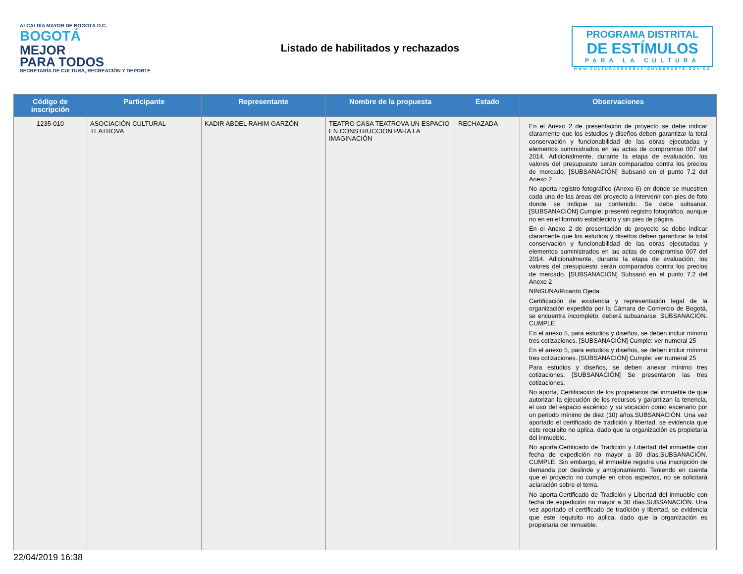ALCALDÍA MAYOR DE BOGOTÁ D.C.
BOGOTÁ
MEJOR
PARA TODOS
SECRETARÍA DE CULTURA, RECREACIÓN Y DEPORTE
Listado de habilitados y rechazados
PROGRAMA DISTRITAL
DE ESTÍMULOS
PARA LA CULTURA
WWW.CULTURARECREACIONYDEPORTE.GOV.CO
| Código de inscripción | Participante | Representante | Nombre de la propuesta | Estado | Observaciones |
| --- | --- | --- | --- | --- | --- |
| 1235-010 | ASOCIACIÓN CULTURAL TEATROVA | KADIR ABDEL RAHIM GARZÓN | TEATRO CASA TEATROVA UN ESPACIO EN CONSTRUCCIÓN PARA LA IMAGINACIÓN | RECHAZADA | En el Anexo 2 de presentación de proyecto se debe indicar claramente que los estudios y diseños deben garantizar la total conservación y funcionabilidad de las obras ejecutadas y elementos suministrados en las actas de compromiso 007 del 2014. Adicionalmente, durante la etapa de evaluación, los valores del presupuesto serán comparados contra los precios de mercado. [SUBSANACIÓN] Subsanó en el punto 7.2 del Anexo 2 No aporta registro fotográfico (Anexo 6) en donde se muestren cada una de las áreas del proyecto a intervenir con pies de foto donde se indique su contenido. Se debe subsanar. [SUBSANACIÓN] Cumple: presentó registro fotográfico, aunque no en en el formato establecido y sin pies de página. En el Anexo 2 de presentación de proyecto se debe indicar claramente que los estudios y diseños deben garantizar la total conservación y funcionabilidad de las obras ejecutadas y elementos suministrados en las actas de compromiso 007 del 2014. Adicionalmente, durante la etapa de evaluación, los valores del presupuesto serán comparados contra los precios de mercado. [SUBSANACIÓN] Subsanó en el punto 7.2 del Anexo 2 NINGUNA/Ricardo Ojeda. Certificación de existencia y representación legal de la organización expedida por la Cámara de Comercio de Bogotá, se encuentra incompleto. deberá subsanarse. SUBSANACIÓN. CUMPLE. En el anexo 5, para estudios y diseños, se deben incluir mínimo tres cotizaciones. [SUBSANACIÓN] Cumple: ver numeral 25 En el anexo 5, para estudios y diseños, se deben incluir mínimo tres cotizaciones. [SUBSANACIÓN] Cumple: ver numeral 25 Para estudios y diseños, se deben anexar mínimo tres cotizaciones. [SUBSANACIÓN] Se presentaron las tres cotizaciones. No aporta, Certificación de los propietarios del inmueble de que autorizan la ejecución de los recursos y garantizan la tenencia, el uso del espacio escénico y su vocación como escenario por un periodo mínimo de diez (10) años.SUBSANACIÓN. Una vez aportado el certificado de tradición y libertad, se evidencia que este requisito no aplica, dado que la organización es propietaria del inmueble. No aporta,Certificado de Tradición y Libertad del inmueble con fecha de expedición no mayor a 30 días.SUBSANACIÓN. CUMPLE. Sin embargo, el inmueble registra una inscripción de demanda por deslinde y amojonamiento. Teniendo en cuenta que el proyecto no cumple en otros aspectos, no se solicitará aclaración sobre el tema. No aporta,Certificado de Tradición y Libertad del inmueble con fecha de expedición no mayor a 30 días.SUBSANACIÓN. Una vez aportado el certificado de tradición y libertad, se evidencia que este requisito no aplica, dado que la organización es propietaria del inmueble. |
22/04/2019 16:38